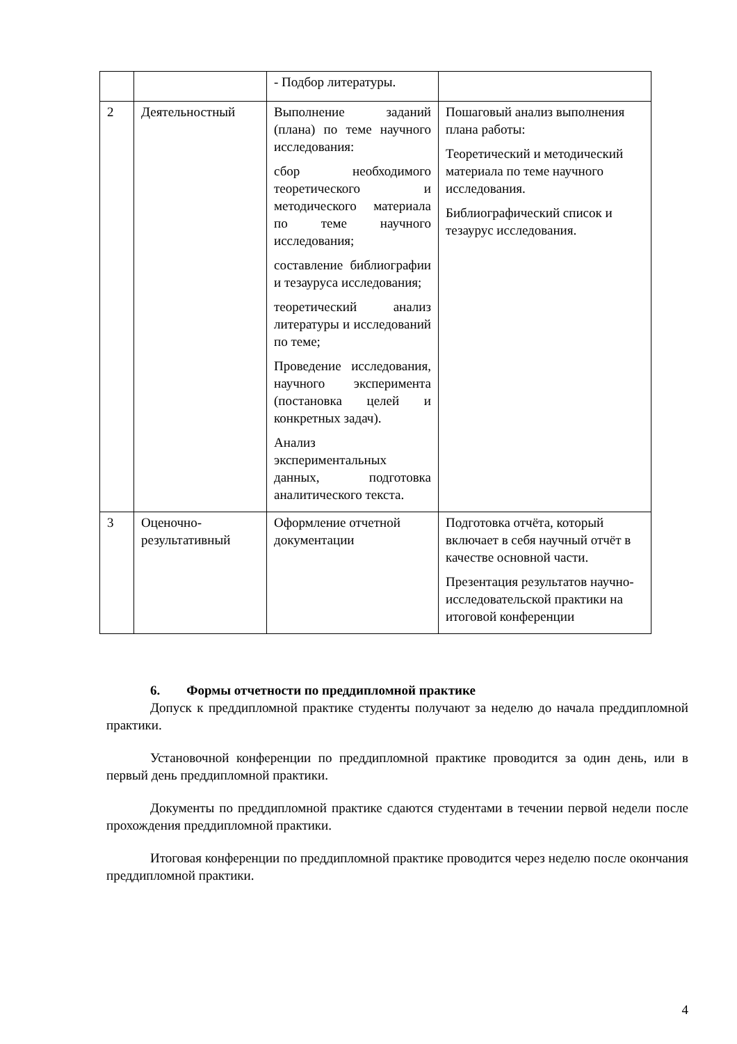| | | - Подбор литературы. | |
| 2 | Деятельностный | Выполнение заданий (плана) по теме научного исследования: сбор необходимого теоретического и методического материала по теме научного исследования; составление библиографии и тезауруса исследования; теоретический анализ литературы и исследований по теме; Проведение исследования, научного эксперимента (постановка целей и конкретных задач). Анализ экспериментальных данных, подготовка аналитического текста. | Пошаговый анализ выполнения плана работы: Теоретический и методический материала по теме научного исследования. Библиографический список и тезаурус исследования. |
| 3 | Оценочно-результативный | Оформление отчетной документации | Подготовка отчёта, который включает в себя научный отчёт в качестве основной части. Презентация результатов научно-исследовательской практики на итоговой конференции |
6. Формы отчетности по преддипломной практике
Допуск к преддипломной практике студенты получают за неделю до начала преддипломной практики.
Установочной конференции по преддипломной практике проводится за один день, или в первый день преддипломной практики.
Документы по преддипломной практике сдаются студентами в течении первой недели после прохождения преддипломной практики.
Итоговая конференции по преддипломной практике проводится через неделю после окончания преддипломной практики.
4